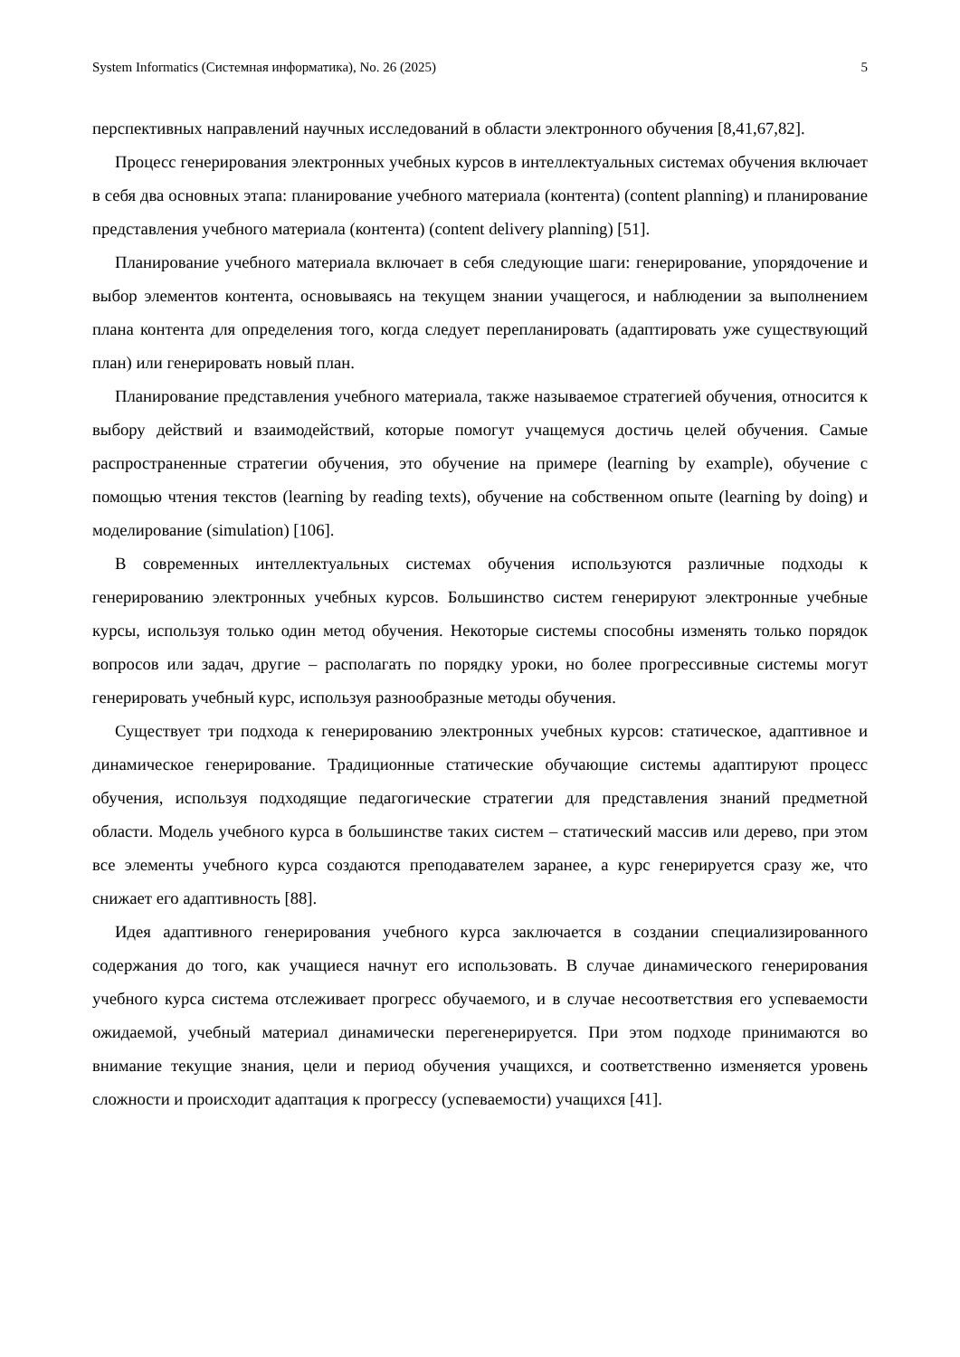System Informatics (Системная информатика), No. 26 (2025) 5
перспективных направлений научных исследований в области электронного обучения [8,41,67,82].
Процесс генерирования электронных учебных курсов в интеллектуальных системах обучения включает в себя два основных этапа: планирование учебного материала (контента) (content planning) и планирование представления учебного материала (контента) (content delivery planning) [51].
Планирование учебного материала включает в себя следующие шаги: генерирование, упорядочение и выбор элементов контента, основываясь на текущем знании учащегося, и наблюдении за выполнением плана контента для определения того, когда следует перепланировать (адаптировать уже существующий план) или генерировать новый план.
Планирование представления учебного материала, также называемое стратегией обучения, относится к выбору действий и взаимодействий, которые помогут учащемуся достичь целей обучения. Самые распространенные стратегии обучения, это обучение на примере (learning by example), обучение с помощью чтения текстов (learning by reading texts), обучение на собственном опыте (learning by doing) и моделирование (simulation) [106].
В современных интеллектуальных системах обучения используются различные подходы к генерированию электронных учебных курсов. Большинство систем генерируют электронные учебные курсы, используя только один метод обучения. Некоторые системы способны изменять только порядок вопросов или задач, другие – располагать по порядку уроки, но более прогрессивные системы могут генерировать учебный курс, используя разнообразные методы обучения.
Существует три подхода к генерированию электронных учебных курсов: статическое, адаптивное и динамическое генерирование. Традиционные статические обучающие системы адаптируют процесс обучения, используя подходящие педагогические стратегии для представления знаний предметной области. Модель учебного курса в большинстве таких систем – статический массив или дерево, при этом все элементы учебного курса создаются преподавателем заранее, а курс генерируется сразу же, что снижает его адаптивность [88].
Идея адаптивного генерирования учебного курса заключается в создании специализированного содержания до того, как учащиеся начнут его использовать. В случае динамического генерирования учебного курса система отслеживает прогресс обучаемого, и в случае несоответствия его успеваемости ожидаемой, учебный материал динамически перегенерируется. При этом подходе принимаются во внимание текущие знания, цели и период обучения учащихся, и соответственно изменяется уровень сложности и происходит адаптация к прогрессу (успеваемости) учащихся [41].